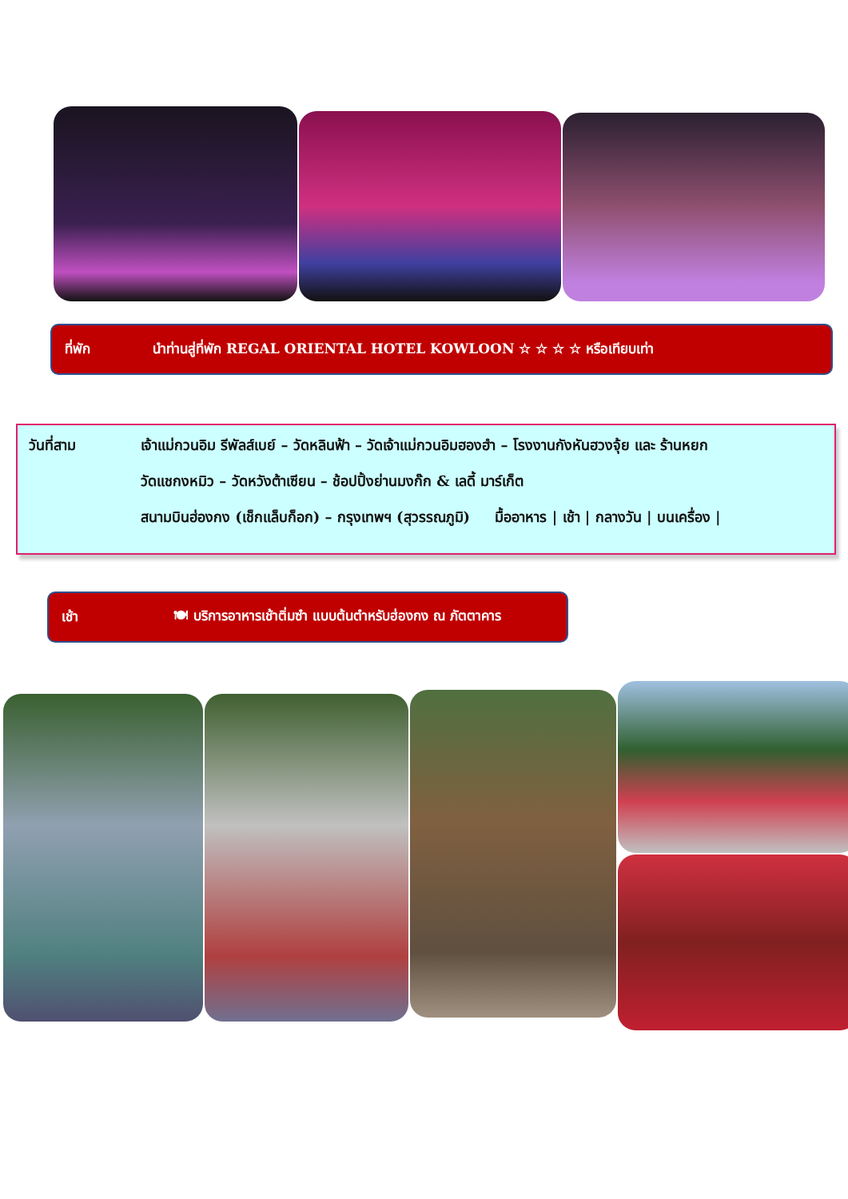ที่พัก นำท่านสู่ที่พัก REGAL ORIENTAL HOTEL KOWLOON ☆ ☆ ☆ ☆ หรือเทียบเท่า
วันที่สาม เจ้าแม่กวนอิม รีพัลส์เบย์ – วัดหลินฟ้า – วัดเจ้าแม่กวนอิมฮองฮำ – โรงงานกังหันฮวงจุ้ย และ ร้านหยก
วัดแชกงหมิว – วัดหวังต้าเซียน – ช้อปปิ้งย่านมงก๊ก & เลดี้ มาร์เก็ต
สนามบินฮ่องกง (เช็กแล็บก็อก) – กรุงเทพฯ (สุวรรณภูมิ) มื้ออาหาร | เช้า | กลางวัน | บนเครื่อง |
เช้า 🍽 บริการอาหารเช้าติ่มซำ แบบต้นตำหรับฮ่องกง ณ ภัตตาคาร